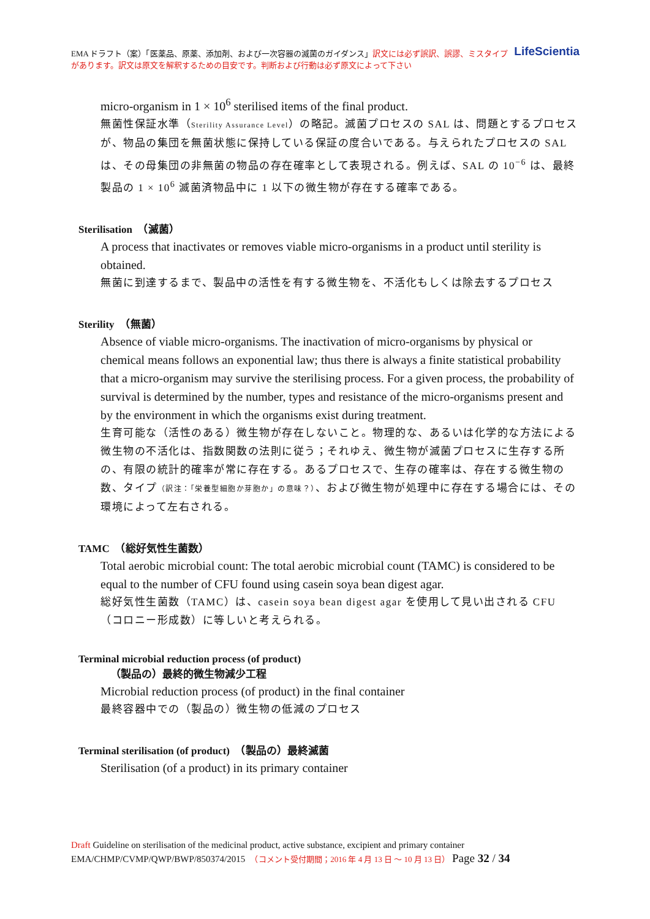LifeScientia EMA ドラフト（案）「医薬品、原薬、添加剤、および一次容器の滅菌のガイダンス」訳文には必ず誤訳、誤謬、ミスタイプがあります。訳文は原文を解釈するための目安です。判断および行動は必ず原文によって下さい
micro-organism in 1 × 10<sup>6</sup> sterilised items of the final product.
無菌性保証水準（Sterility Assurance Level）の略記。滅菌プロセスの SAL は、問題とするプロセスが、物品の集団を無菌状態に保持している保証の度合いである。与えられたプロセスの SAL は、その母集団の非無菌の物品の存在確率として表現される。例えば、SAL の 10<sup>−6</sup> は、最終製品の 1 × 10<sup>6</sup> 滅菌済物品中に 1 以下の微生物が存在する確率である。
Sterilisation　（滅菌）
A process that inactivates or removes viable micro-organisms in a product until sterility is obtained.
無菌に到達するまで、製品中の活性を有する微生物を、不活化もしくは除去するプロセス
Sterility　（無菌）
Absence of viable micro-organisms. The inactivation of micro-organisms by physical or chemical means follows an exponential law; thus there is always a finite statistical probability that a micro-organism may survive the sterilising process. For a given process, the probability of survival is determined by the number, types and resistance of the micro-organisms present and by the environment in which the organisms exist during treatment.
生育可能な（活性のある）微生物が存在しないこと。物理的な、あるいは化学的な方法による微生物の不活化は、指数関数の法則に従う；それゆえ、微生物が滅菌プロセスに生存する所の、有限の統計的確率が常に存在する。あるプロセスで、生存の確率は、存在する微生物の数、タイプ（訳注：「栄養型細胞か芽胞か」の意味？）、および微生物が処理中に存在する場合には、その環境によって左右される。
TAMC　（総好気性生菌数）
Total aerobic microbial count: The total aerobic microbial count (TAMC) is considered to be equal to the number of CFU found using casein soya bean digest agar.
総好気性生菌数（TAMC）は、casein soya bean digest agar を使用して見い出される CFU（コロニー形成数）に等しいと考えられる。
Terminal microbial reduction process (of product)
（製品の）最終的微生物減少工程
Microbial reduction process (of product) in the final container
最終容器中での（製品の）微生物の低減のプロセス
Terminal sterilisation (of product)　（製品の）最終滅菌
Sterilisation (of a product) in its primary container
Draft Guideline on sterilisation of the medicinal product, active substance, excipient and primary container
EMA/CHMP/CVMP/QWP/BWP/850374/2015　（コメント受付期間；2016 年 4 月 13 日 ～ 10 月 13 日） Page 32 / 34